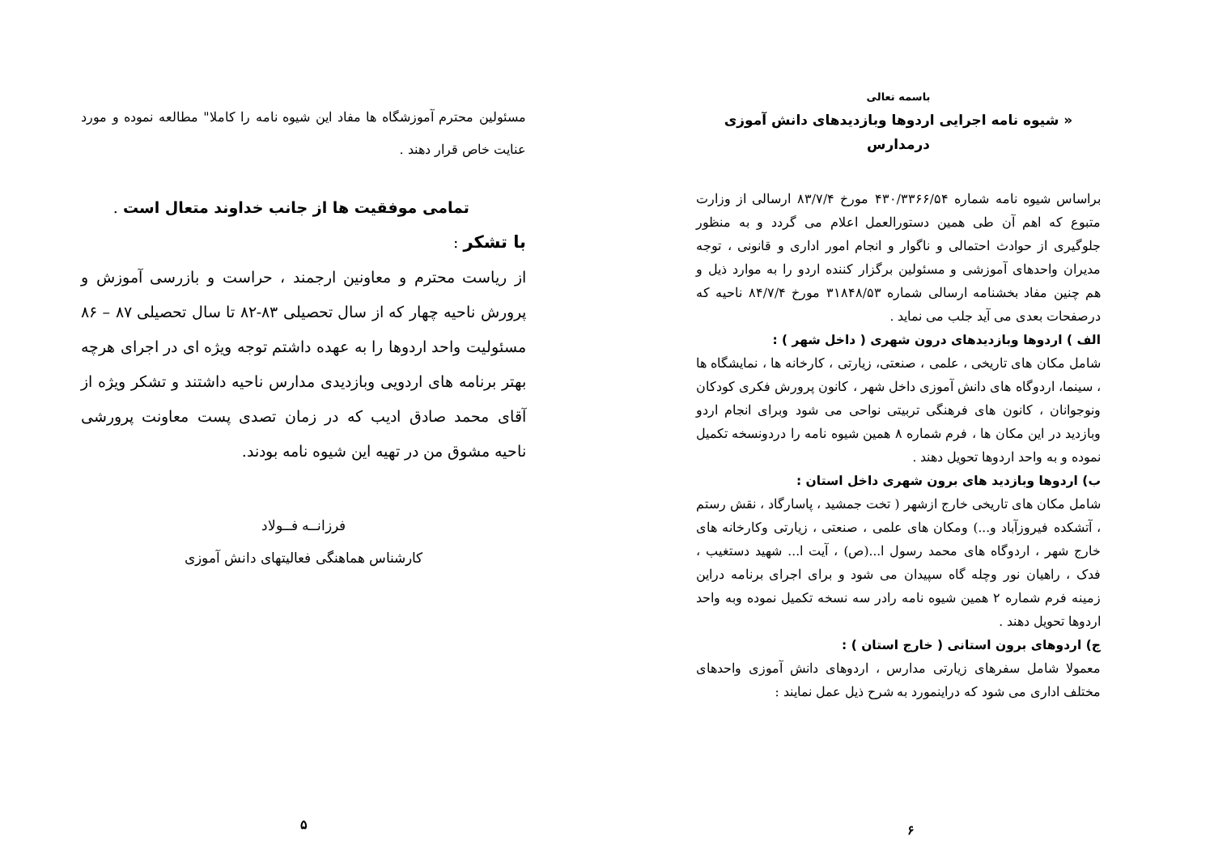باسمه تعالی
« شیوه نامه اجرایی اردوها وبازدیدهای دانش آموزی درمدارس
براساس شیوه نامه شماره ۴۳۰/۳۳۶۶/۵۴ مورخ ۸۳/۷/۴ ارسالی از وزارت متبوع که اهم آن طی همین دستورالعمل اعلام می گردد و به منظور جلوگیری از حوادث احتمالی و ناگوار و انجام امور اداری و قانونی ، توجه مدیران واحدهای آموزشی و مسئولین برگزار کننده اردو را به موارد ذیل و هم چنین مفاد بخشنامه ارسالی شماره ۳۱۸۴۸/۵۳ مورخ ۸۴/۷/۴ ناحیه که درصفحات بعدی می آید جلب می نماید .
الف ) اردوها وبازدیدهای درون شهری ( داخل شهر ) :
شامل مکان های تاریخی ، علمی ، صنعتی، زیارتی ، کارخانه ها ، نمایشگاه ها ، سینما، اردوگاه های دانش آموزی داخل شهر ، کانون پرورش فکری کودکان ونوجوانان ، کانون های فرهنگی تربیتی نواحی می شود وبرای انجام اردو وبازدید در این مکان ها ، فرم شماره ۸ همین شیوه نامه را دردونسخه تکمیل نموده و به واحد اردوها تحویل دهند .
ب) اردوها وبازدید های برون شهری داخل استان :
شامل مکان های تاریخی خارج ازشهر ( تخت جمشید ، پاسارگاد ، نقش رستم ، آتشکده فیروزآباد و...) ومکان های علمی ، صنعتی ، زیارتی وکارخانه های خارج شهر ، اردوگاه های محمد رسول ا...(ص) ، آیت ا... شهید دستغیب ، فدک ، راهیان نور وچله گاه سپیدان می شود و برای اجرای برنامه دراین زمینه فرم شماره ۲ همین شیوه نامه رادر سه نسخه تکمیل نموده وبه واحد اردوها تحویل دهند .
ج) اردوهای برون استانی ( خارج استان ) :
معمولا شامل سفرهای زیارتی مدارس ، اردوهای دانش آموزی واحدهای مختلف اداری می شود که دراینمورد به شرح ذیل عمل نمایند :
۶
مسئولین محترم آموزشگاه ها مفاد این شیوه نامه را کاملا" مطالعه نموده و مورد عنایت خاص قرار دهند .
تمامی موفقیت ها از جانب خداوند متعال است .
با تشکر :
از ریاست محترم و معاونین ارجمند ، حراست و بازرسی آموزش و پرورش ناحیه چهار که از سال تحصیلی ۸۳-۸۲ تا سال تحصیلی ۸۷ – ۸۶ مسئولیت واحد اردوها را به عهده داشتم توجه ویژه ای در اجرای هرچه بهتر برنامه های اردویی وبازدیدی مدارس ناحیه داشتند و تشکر ویژه از آقای محمد صادق ادیب که در زمان تصدی پست معاونت پرورشی ناحیه مشوق من در تهیه این شیوه نامه بودند.
فرزانــه فــولاد
کارشناس هماهنگی فعالیتهای دانش آموزی
۵